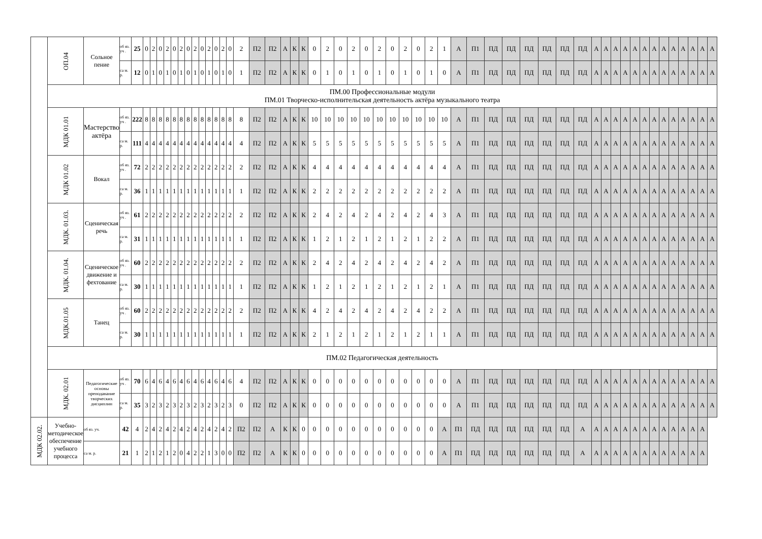| | ОП.04 | Сольное пение | об яз. уч . | 25 | 0 | 2 | 0 | 2 | 0 | 2 | 0 | 2 | 0 | 2 | 0 | 2 | 0 | 2 | П2 | П2 | А | К | К | 0 | 2 | 0 | 2 | 0 | 2 | 0 | 2 | 0 | 2 | 1 | А | П1 | ПД | ПД | ПД | ПД | ПД | ПД | А | А | А | А | А | А | А | А | А | А | А | А | А |
| | | | са м. р. | 12 | 0 | 1 | 0 | 1 | 0 | 1 | 0 | 1 | 0 | 1 | 0 | 1 | 0 | 1 | П2 | П2 | А | К | К | 0 | 1 | 0 | 1 | 0 | 1 | 0 | 1 | 0 | 1 | 0 | А | П1 | ПД | ПД | ПД | ПД | ПД | ПД | А | А | А | А | А | А | А | А | А | А | А | А | А |
| | ПМ.00 Профессиональные модули ПМ.01 Творческо-исполнительская деятельность актёра музыкального театра | | | | | | | | | | | | | | | | | | | | | | | | | | | | | | | | | | | | | | | | | | | | | | | | | | | | | | |
| | МДК 01.01 | Мастерство актёра | об яз. уч . | 222 | 8 | 8 | 8 | 8 | 8 | 8 | 8 | 8 | 8 | 8 | 8 | 8 | 8 | 8 | П2 | П2 | А | К | К | 10 | 10 | 10 | 10 | 10 | 10 | 10 | 10 | 10 | 10 | 10 | А | П1 | ПД | ПД | ПД | ПД | ПД | ПД | А | А | А | А | А | А | А | А | А | А | А | А | А |
| | | | са м. р. | 111 | 4 | 4 | 4 | 4 | 4 | 4 | 4 | 4 | 4 | 4 | 4 | 4 | 4 | 4 | П2 | П2 | А | К | К | 5 | 5 | 5 | 5 | 5 | 5 | 5 | 5 | 5 | 5 | 5 | А | П1 | ПД | ПД | ПД | ПД | ПД | ПД | А | А | А | А | А | А | А | А | А | А | А | А | А |
| | МДК 01.02 | Вокал | об яз. уч . | 72 | 2 | 2 | 2 | 2 | 2 | 2 | 2 | 2 | 2 | 2 | 2 | 2 | 2 | 2 | П2 | П2 | А | К | К | 4 | 4 | 4 | 4 | 4 | 4 | 4 | 4 | 4 | 4 | 4 | А | П1 | ПД | ПД | ПД | ПД | ПД | ПД | А | А | А | А | А | А | А | А | А | А | А | А | А |
| | | | са м. р. | 36 | 1 | 1 | 1 | 1 | 1 | 1 | 1 | 1 | 1 | 1 | 1 | 1 | 1 | 1 | П2 | П2 | А | К | К | 2 | 2 | 2 | 2 | 2 | 2 | 2 | 2 | 2 | 2 | 2 | А | П1 | ПД | ПД | ПД | ПД | ПД | ПД | А | А | А | А | А | А | А | А | А | А | А | А | А |
| | МДК. 01.03. | Сценическая речь | об яз. уч . | 61 | 2 | 2 | 2 | 2 | 2 | 2 | 2 | 2 | 2 | 2 | 2 | 2 | 2 | 2 | П2 | П2 | А | К | К | 2 | 4 | 2 | 4 | 2 | 4 | 2 | 4 | 2 | 4 | 3 | А | П1 | ПД | ПД | ПД | ПД | ПД | ПД | А | А | А | А | А | А | А | А | А | А | А | А | А |
| | | | са м. р. | 31 | 1 | 1 | 1 | 1 | 1 | 1 | 1 | 1 | 1 | 1 | 1 | 1 | 1 | 1 | П2 | П2 | А | К | К | 1 | 2 | 1 | 2 | 1 | 2 | 1 | 2 | 1 | 2 | 2 | А | П1 | ПД | ПД | ПД | ПД | ПД | ПД | А | А | А | А | А | А | А | А | А | А | А | А | А |
| | МДК. 01.04. | Сценическое движение и фехтование | об яз. уч . | 60 | 2 | 2 | 2 | 2 | 2 | 2 | 2 | 2 | 2 | 2 | 2 | 2 | 2 | 2 | П2 | П2 | А | К | К | 2 | 4 | 2 | 4 | 2 | 4 | 2 | 4 | 2 | 4 | 2 | А | П1 | ПД | ПД | ПД | ПД | ПД | ПД | А | А | А | А | А | А | А | А | А | А | А | А | А |
| | | | са м. р. | 30 | 1 | 1 | 1 | 1 | 1 | 1 | 1 | 1 | 1 | 1 | 1 | 1 | 1 | 1 | П2 | П2 | А | К | К | 1 | 2 | 1 | 2 | 1 | 2 | 1 | 2 | 1 | 2 | 1 | А | П1 | ПД | ПД | ПД | ПД | ПД | ПД | А | А | А | А | А | А | А | А | А | А | А | А | А |
| | МДК.01.05 | Танец | об яз. уч . | 60 | 2 | 2 | 2 | 2 | 2 | 2 | 2 | 2 | 2 | 2 | 2 | 2 | 2 | 2 | П2 | П2 | А | К | К | 4 | 2 | 4 | 2 | 4 | 2 | 4 | 2 | 4 | 2 | 2 | А | П1 | ПД | ПД | ПД | ПД | ПД | ПД | А | А | А | А | А | А | А | А | А | А | А | А | А |
| | | | са м. р. | 30 | 1 | 1 | 1 | 1 | 1 | 1 | 1 | 1 | 1 | 1 | 1 | 1 | 1 | 1 | П2 | П2 | А | К | К | 2 | 1 | 2 | 1 | 2 | 1 | 2 | 1 | 2 | 1 | 1 | А | П1 | ПД | ПД | ПД | ПД | ПД | ПД | А | А | А | А | А | А | А | А | А | А | А | А | А |
| | ПМ.02 Педагогическая деятельность | | | | | | | | | | | | | | | | | | | | | | | | | | | | | | | | | | | | | | | | | | | | | | | | | | | | | | |
| | МДК. 02.01 | Педагогические основы преподавание творческих дисциплин | об яз. уч . | 70 | 6 | 4 | 6 | 4 | 6 | 4 | 6 | 4 | 6 | 4 | 6 | 4 | 6 | 4 | П2 | П2 | А | К | К | 0 | 0 | 0 | 0 | 0 | 0 | 0 | 0 | 0 | 0 | 0 | А | П1 | ПД | ПД | ПД | ПД | ПД | ПД | А | А | А | А | А | А | А | А | А | А | А | А | А |
| | | | са м. р. | 35 | 3 | 2 | 3 | 2 | 3 | 2 | 3 | 2 | 3 | 2 | 3 | 2 | 3 | 0 | П2 | П2 | А | К | К | 0 | 0 | 0 | 0 | 0 | 0 | 0 | 0 | 0 | 0 | 0 | А | П1 | ПД | ПД | ПД | ПД | ПД | ПД | А | А | А | А | А | А | А | А | А | А | А | А | А |
| МДК 02.02. | Учебно-методическое обеспечение учебного процесса | об яз. уч. | 42 | 4 | 2 | 4 | 2 | 4 | 2 | 4 | 2 | 4 | 2 | 4 | 2 | 4 | 2 | П2 | П2 | А | К | К | 0 | 0 | 0 | 0 | 0 | 0 | 0 | 0 | 0 | 0 | 0 | А | П1 | ПД | ПД | ПД | ПД | ПД | ПД | А | А | А | А | А | А | А | А | А | А | А | А | А | |
| | | са м. р. | 21 | 1 | 2 | 1 | 2 | 1 | 2 | 0 | 4 | 2 | 2 | 1 | 3 | 0 | 0 | П2 | П2 | А | К | К | 0 | 0 | 0 | 0 | 0 | 0 | 0 | 0 | 0 | 0 | 0 | А | П1 | ПД | ПД | ПД | ПД | ПД | ПД | А | А | А | А | А | А | А | А | А | А | А | А | А | |